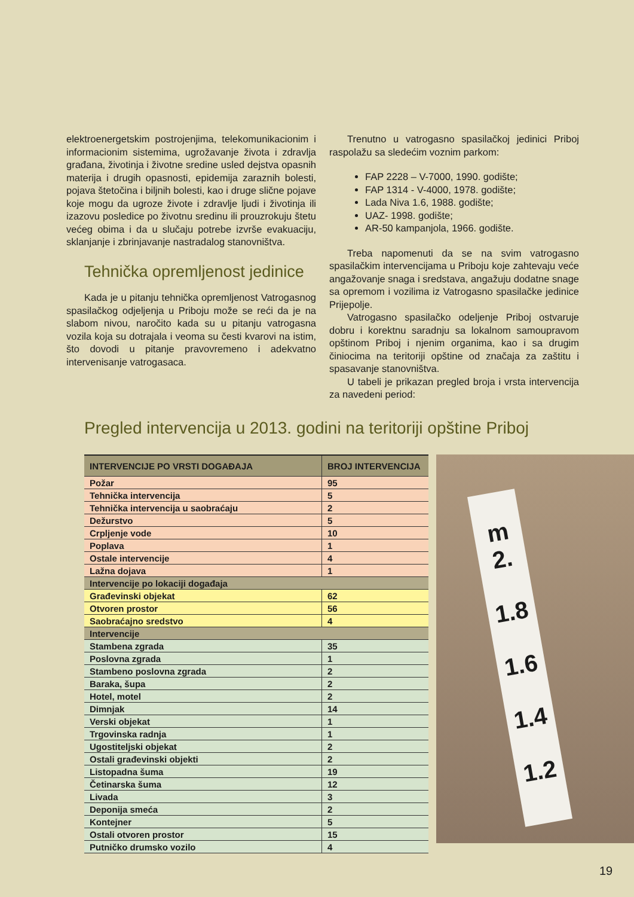elektroenergetskim postrojenjima, telekomunikacionim i informacionim sistemima, ugrožavanje života i zdravlja građana, životinja i životne sredine usled dejstva opasnih materija i drugih opasnosti, epidemija zaraznih bolesti, pojava štetočina i biljnih bolesti, kao i druge slične pojave koje mogu da ugroze živote i zdravlje ljudi i životinja ili izazovu posledice po životnu sredinu ili prouzrokuju štetu većeg obima i da u slučaju potrebe izvrše evakuaciju, sklanjanje i zbrinjavanje nastradalog stanovništva.
Tehnička opremljenost jedinice
Kada je u pitanju tehnička opremljenost Vatrogasnog spasilačkog odjeljenja u Priboju može se reći da je na slabom nivou, naročito kada su u pitanju vatrogasna vozila koja su dotrajala i veoma su česti kvarovi na istim, što dovodi u pitanje pravovremeno i adekvatno intervenisanje vatrogasaca.
Trenutno u vatrogasno spasilačkoj jedinici Priboj raspolažu sa sledećim voznim parkom:
FAP 2228 – V-7000, 1990. godište;
FAP 1314 - V-4000, 1978. godište;
Lada Niva 1.6, 1988. godište;
UAZ- 1998. godište;
AR-50 kampanjola, 1966. godište.
Treba napomenuti da se na svim vatrogasno spasilačkim intervencijama u Priboju koje zahtevaju veće angažovanje snaga i sredstava, angažuju dodatne snage sa opremom i vozilima iz Vatrogasno spasilačke jedinice Prijepolje.
Vatrogasno spasilačko odeljenje Priboj ostvaruje dobru i korektnu saradnju sa lokalnom samoupravom opštinom Priboj i njenim organima, kao i sa drugim činiocima na teritoriji opštine od značaja za zaštitu i spasavanje stanovništva.
U tabeli je prikazan pregled broja i vrsta intervencija za navedeni period:
Pregled intervencija u 2013. godini na teritoriji opštine Priboj
| INTERVENCIJE PO VRSTI DOGAĐAJA | BROJ INTERVENCIJA |
| --- | --- |
| Požar | 95 |
| Tehnička intervencija | 5 |
| Tehnička intervencija u saobraćaju | 2 |
| Dežurstvo | 5 |
| Crpljenje vode | 10 |
| Poplava | 1 |
| Ostale intervencije | 4 |
| Lažna dojava | 1 |
| Intervencije po lokaciji događaja | |
| Građevinski objekat | 62 |
| Otvoren prostor | 56 |
| Saobraćajno sredstvo | 4 |
| Intervencije | |
| Stambena zgrada | 35 |
| Poslovna zgrada | 1 |
| Stambeno poslovna zgrada | 2 |
| Baraka, šupa | 2 |
| Hotel, motel | 2 |
| Dimnjak | 14 |
| Verski objekat | 1 |
| Trgovinska radnja | 1 |
| Ugostiteljski objekat | 2 |
| Ostali građevinski objekti | 2 |
| Listopadna šuma | 19 |
| Četinarska šuma | 12 |
| Livada | 3 |
| Deponija smeća | 2 |
| Kontejner | 5 |
| Ostali otvoren prostor | 15 |
| Putničko drumsko vozilo | 4 |
m
2.
1.8
1.6
1.4
1.2
19